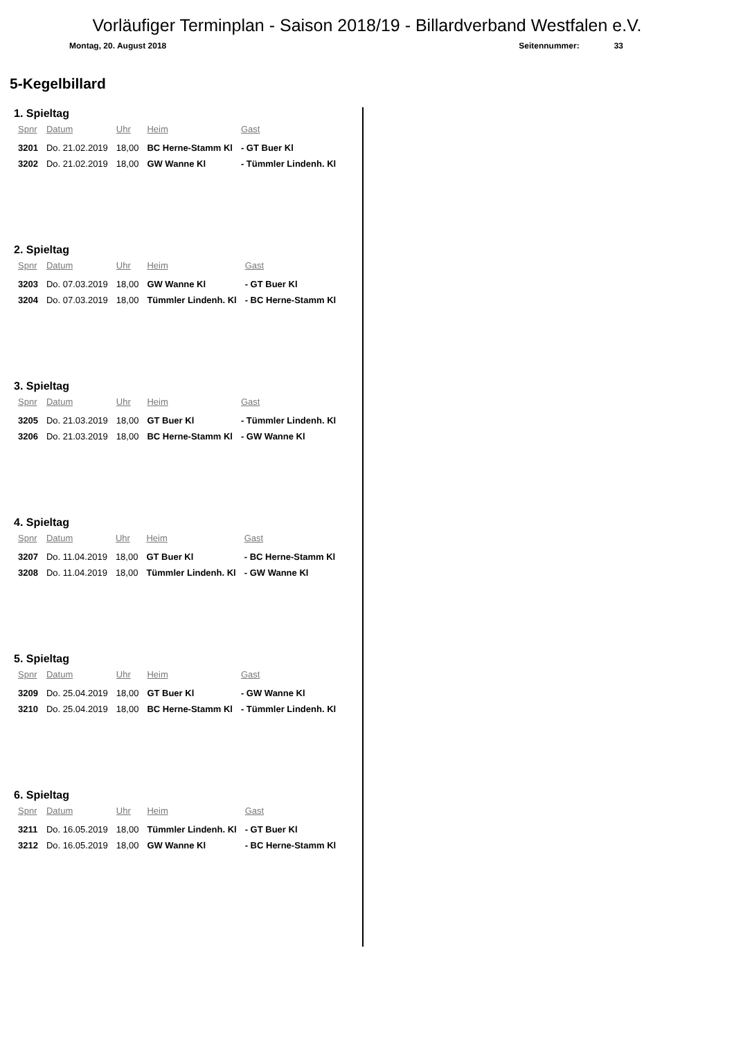Vorläufiger Terminplan - Saison 2018/19 - Billardverband Westfalen e.V.
Montag, 20. August 2018 Seitennummer: 33
5-Kegelbillard
1. Spieltag
| Spnr | Datum | Uhr | Heim | Gast |
| --- | --- | --- | --- | --- |
| 3201 | Do. 21.02.2019 | 18,00 | BC Herne-Stamm Kl | - GT Buer Kl |
| 3202 | Do. 21.02.2019 | 18,00 | GW Wanne Kl | - Tümmler Lindenh. Kl |
2. Spieltag
| Spnr | Datum | Uhr | Heim | Gast |
| --- | --- | --- | --- | --- |
| 3203 | Do. 07.03.2019 | 18,00 | GW Wanne Kl | - GT Buer Kl |
| 3204 | Do. 07.03.2019 | 18,00 | Tümmler Lindenh. Kl | - BC Herne-Stamm Kl |
3. Spieltag
| Spnr | Datum | Uhr | Heim | Gast |
| --- | --- | --- | --- | --- |
| 3205 | Do. 21.03.2019 | 18,00 | GT Buer Kl | - Tümmler Lindenh. Kl |
| 3206 | Do. 21.03.2019 | 18,00 | BC Herne-Stamm Kl | - GW Wanne Kl |
4. Spieltag
| Spnr | Datum | Uhr | Heim | Gast |
| --- | --- | --- | --- | --- |
| 3207 | Do. 11.04.2019 | 18,00 | GT Buer Kl | - BC Herne-Stamm Kl |
| 3208 | Do. 11.04.2019 | 18,00 | Tümmler Lindenh. Kl | - GW Wanne Kl |
5. Spieltag
| Spnr | Datum | Uhr | Heim | Gast |
| --- | --- | --- | --- | --- |
| 3209 | Do. 25.04.2019 | 18,00 | GT Buer Kl | - GW Wanne Kl |
| 3210 | Do. 25.04.2019 | 18,00 | BC Herne-Stamm Kl | - Tümmler Lindenh. Kl |
6. Spieltag
| Spnr | Datum | Uhr | Heim | Gast |
| --- | --- | --- | --- | --- |
| 3211 | Do. 16.05.2019 | 18,00 | Tümmler Lindenh. Kl | - GT Buer Kl |
| 3212 | Do. 16.05.2019 | 18,00 | GW Wanne Kl | - BC Herne-Stamm Kl |